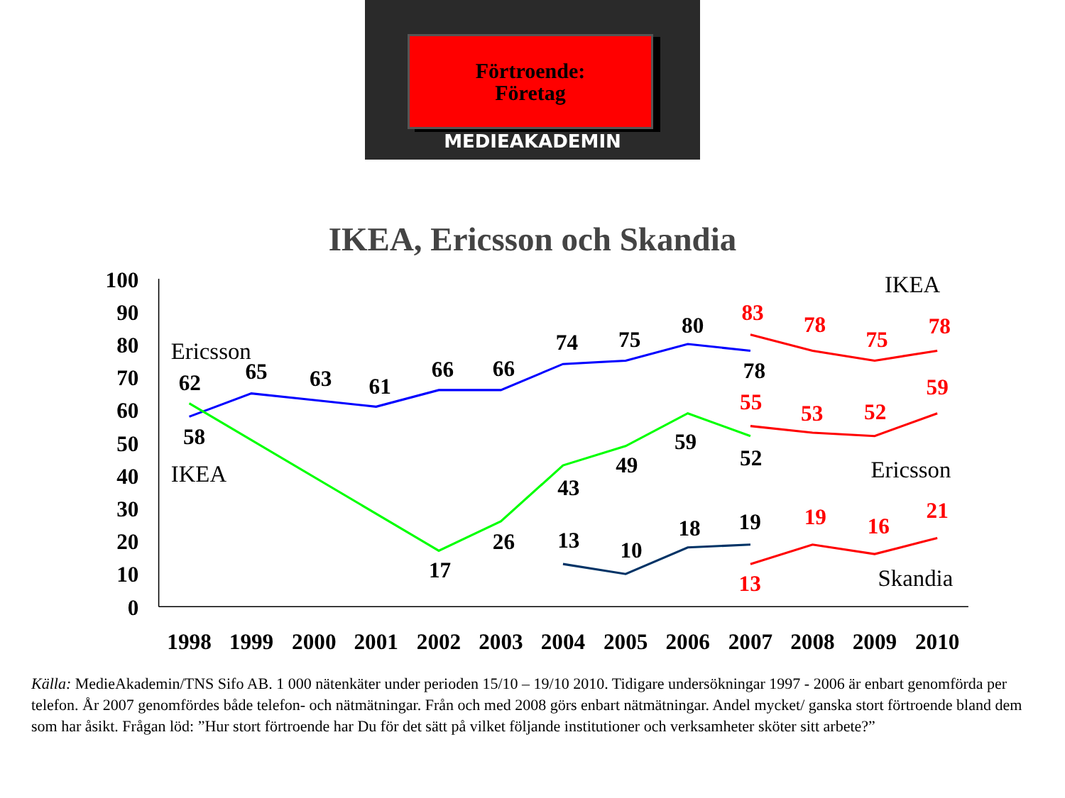Förtroende:
Företag
MEDIEAKADEMIN
IKEA, Ericsson och Skandia
100
90
80
70
60
50
40
30
20
10
0
1998
1999
2000
2001
2002
2003
2004
2005
2006
2007
2008
2009
2010
Ericsson
IKEA
IKEA
Ericsson
Skandia
62
58
65
63
61
66
66
74
75
80
78
17
26
43
49
59
52
13
10
18
19
83
78
75
78
55
53
52
59
13
19
16
21
Källa: MedieAkademin/TNS Sifo AB. 1 000 nätenkäter under perioden 15/10 – 19/10 2010. Tidigare undersökningar 1997 - 2006 är enbart genomförda per telefon. År 2007 genomfördes både telefon- och nätmätningar. Från och med 2008 görs enbart nätmätningar. Andel mycket/ ganska stort förtroende bland dem som har åsikt. Frågan löd: ”Hur stort förtroende har Du för det sätt på vilket följande institutioner och verksamheter sköter sitt arbete?”